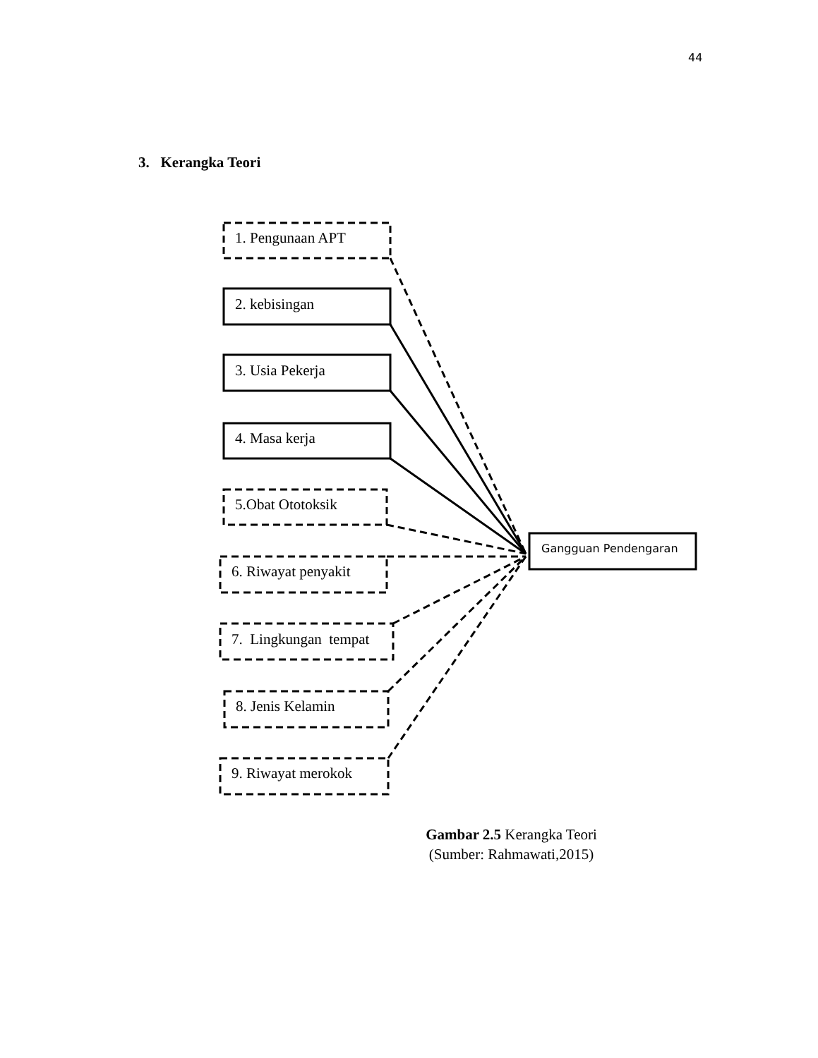44
3. Kerangka Teori
1. Pengunaan APT
2. kebisingan
3. Usia Pekerja
4. Masa kerja
5.Obat Ototoksik
6. Riwayat penyakit
7. Lingkungan tempat
8. Jenis Kelamin
9. Riwayat merokok
Gangguan Pendengaran
Gambar 2.5 Kerangka Teori
(Sumber: Rahmawati,2015)